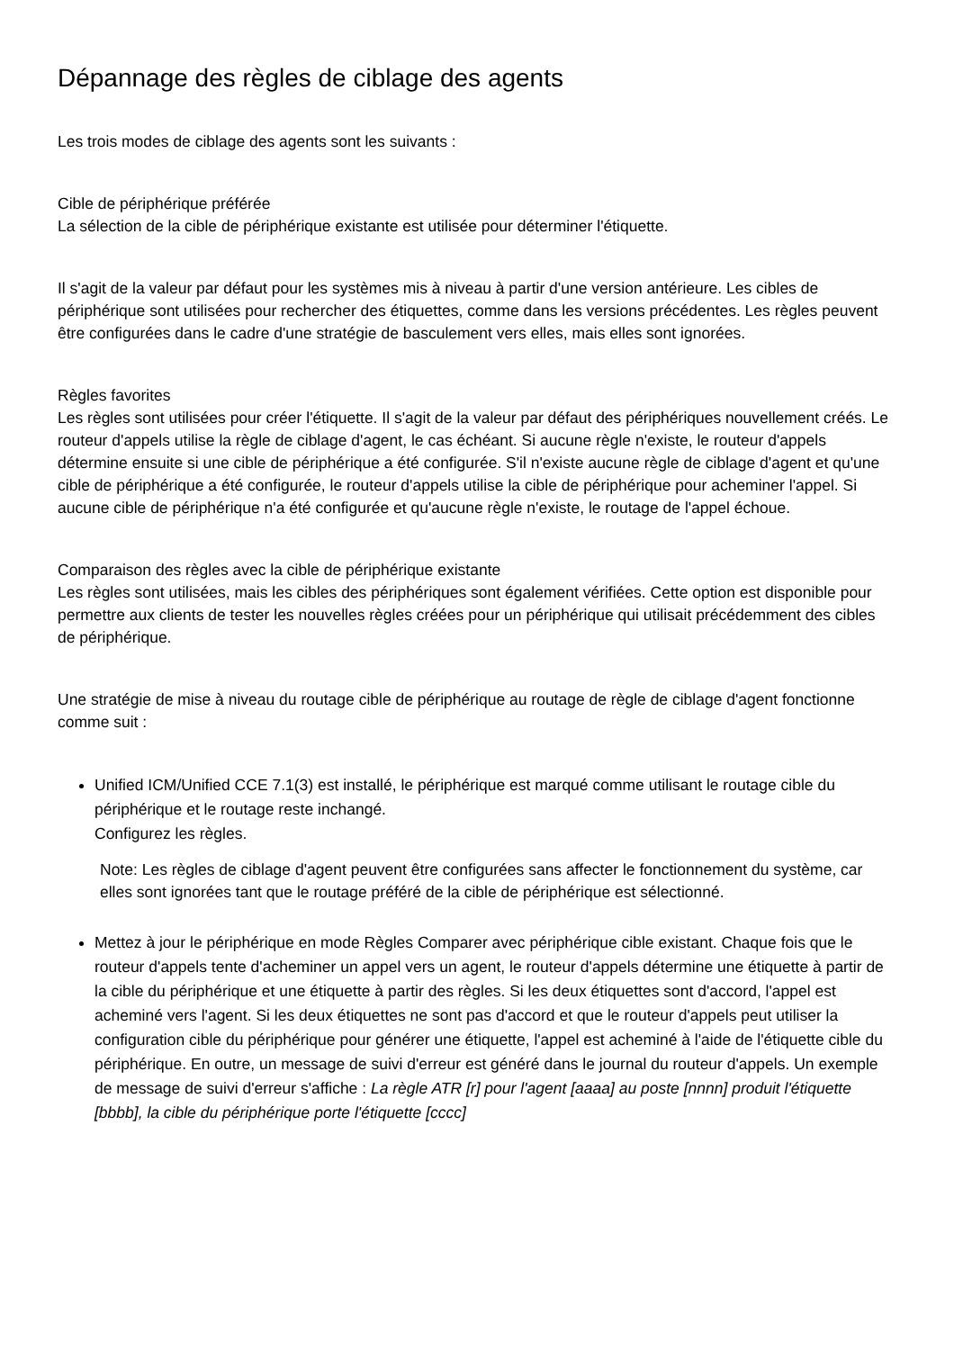Dépannage des règles de ciblage des agents
Les trois modes de ciblage des agents sont les suivants :
Cible de périphérique préférée
La sélection de la cible de périphérique existante est utilisée pour déterminer l'étiquette.
Il s'agit de la valeur par défaut pour les systèmes mis à niveau à partir d'une version antérieure. Les cibles de périphérique sont utilisées pour rechercher des étiquettes, comme dans les versions précédentes. Les règles peuvent être configurées dans le cadre d'une stratégie de basculement vers elles, mais elles sont ignorées.
Règles favorites
Les règles sont utilisées pour créer l'étiquette. Il s'agit de la valeur par défaut des périphériques nouvellement créés. Le routeur d'appels utilise la règle de ciblage d'agent, le cas échéant. Si aucune règle n'existe, le routeur d'appels détermine ensuite si une cible de périphérique a été configurée. S'il n'existe aucune règle de ciblage d'agent et qu'une cible de périphérique a été configurée, le routeur d'appels utilise la cible de périphérique pour acheminer l'appel. Si aucune cible de périphérique n'a été configurée et qu'aucune règle n'existe, le routage de l'appel échoue.
Comparaison des règles avec la cible de périphérique existante
Les règles sont utilisées, mais les cibles des périphériques sont également vérifiées. Cette option est disponible pour permettre aux clients de tester les nouvelles règles créées pour un périphérique qui utilisait précédemment des cibles de périphérique.
Une stratégie de mise à niveau du routage cible de périphérique au routage de règle de ciblage d'agent fonctionne comme suit :
Unified ICM/Unified CCE 7.1(3) est installé, le périphérique est marqué comme utilisant le routage cible du périphérique et le routage reste inchangé.
Configurez les règles.
Note: Les règles de ciblage d'agent peuvent être configurées sans affecter le fonctionnement du système, car elles sont ignorées tant que le routage préféré de la cible de périphérique est sélectionné.
Mettez à jour le périphérique en mode Règles Comparer avec périphérique cible existant. Chaque fois que le routeur d'appels tente d'acheminer un appel vers un agent, le routeur d'appels détermine une étiquette à partir de la cible du périphérique et une étiquette à partir des règles. Si les deux étiquettes sont d'accord, l'appel est acheminé vers l'agent. Si les deux étiquettes ne sont pas d'accord et que le routeur d'appels peut utiliser la configuration cible du périphérique pour générer une étiquette, l'appel est acheminé à l'aide de l'étiquette cible du périphérique. En outre, un message de suivi d'erreur est généré dans le journal du routeur d'appels. Un exemple de message de suivi d'erreur s'affiche : La règle ATR [r] pour l'agent [aaaa] au poste [nnnn] produit l'étiquette [bbbb], la cible du périphérique porte l'étiquette [cccc]